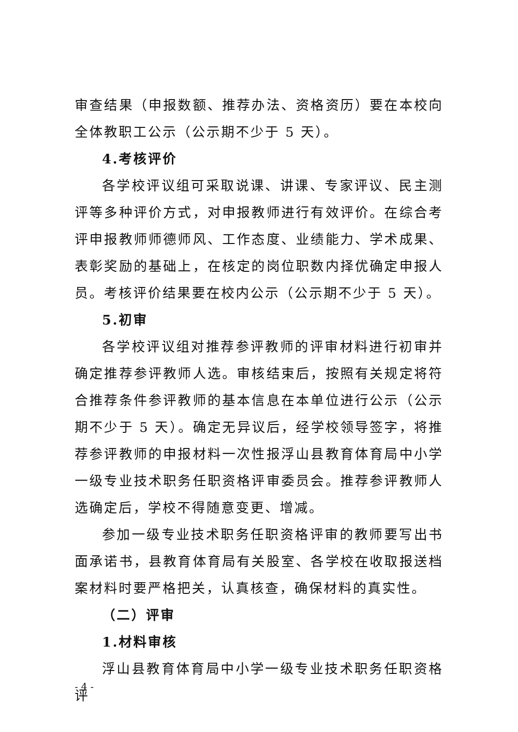审查结果（申报数额、推荐办法、资格资历）要在本校向全体教职工公示（公示期不少于 5 天）。
4.考核评价
各学校评议组可采取说课、讲课、专家评议、民主测评等多种评价方式，对申报教师进行有效评价。在综合考评申报教师师德师风、工作态度、业绩能力、学术成果、表彰奖励的基础上，在核定的岗位职数内择优确定申报人员。考核评价结果要在校内公示（公示期不少于 5 天）。
5.初审
各学校评议组对推荐参评教师的评审材料进行初审并确定推荐参评教师人选。审核结束后，按照有关规定将符合推荐条件参评教师的基本信息在本单位进行公示（公示期不少于 5 天）。确定无异议后，经学校领导签字，将推荐参评教师的申报材料一次性报浮山县教育体育局中小学一级专业技术职务任职资格评审委员会。推荐参评教师人选确定后，学校不得随意变更、增减。
参加一级专业技术职务任职资格评审的教师要写出书面承诺书，县教育体育局有关股室、各学校在收取报送档案材料时要严格把关，认真核查，确保材料的真实性。
（二）评审
1.材料审核
浮山县教育体育局中小学一级专业技术职务任职资格评
- 4 -